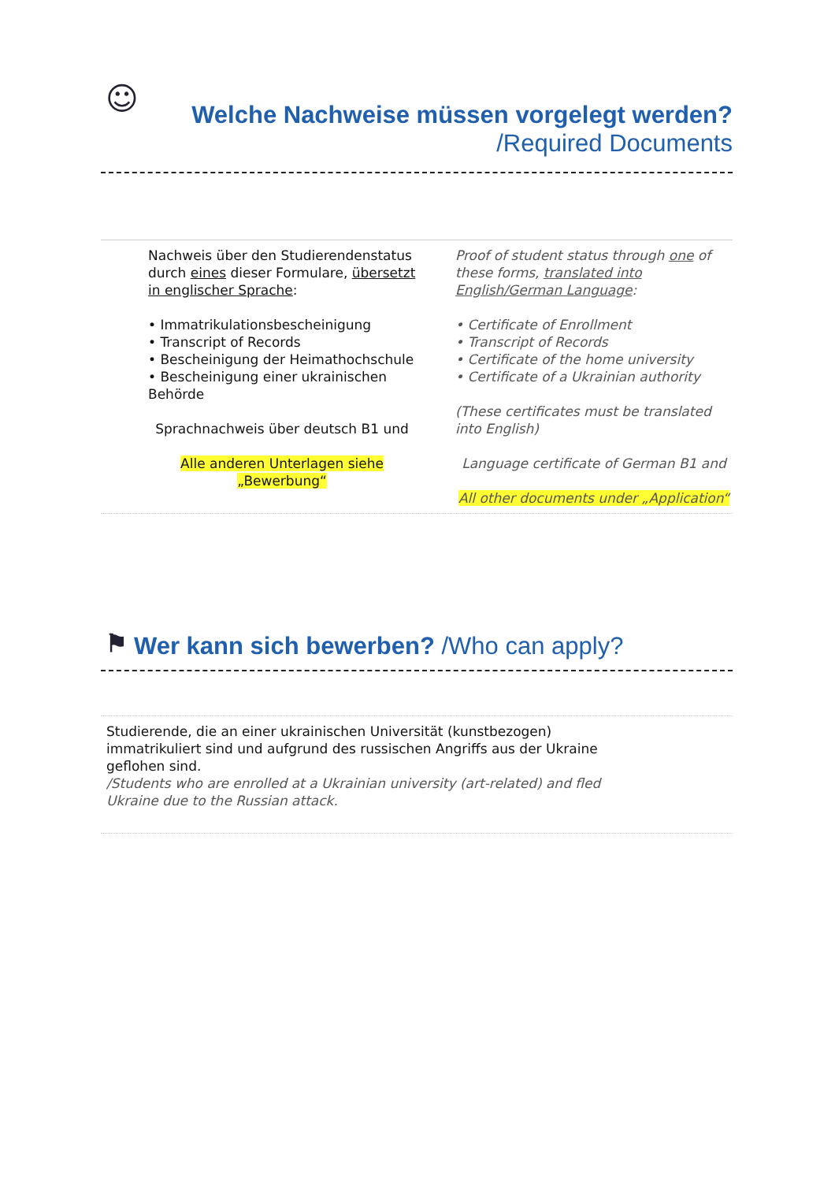☺
Welche Nachweise müssen vorgelegt werden?
/Required Documents
| Nachweis über den Studierendenstatus durch eines dieser Formulare, übersetzt in englischer Sprache : • Immatrikulationsbescheinigung • Transcript of Records • Bescheinigung der Heimathochschule • Bescheinigung einer ukrainischen Behörde Sprachnachweis über deutsch B1 und Alle anderen Unterlagen siehe „Bewerbung“ | Proof of student status through one of these forms, translated into English/German Language : • Certificate of Enrollment • Transcript of Records • Certificate of the home university • Certificate of a Ukrainian authority (These certificates must be translated into English) Language certificate of German B1 and All other documents under „Application“ |
⚑ Wer kann sich bewerben? /Who can apply?
Studierende, die an einer ukrainischen Universität (kunstbezogen) immatrikuliert sind und aufgrund des russischen Angriffs aus der Ukraine geflohen sind.
/Students who are enrolled at a Ukrainian university (art-related) and fled Ukraine due to the Russian attack.